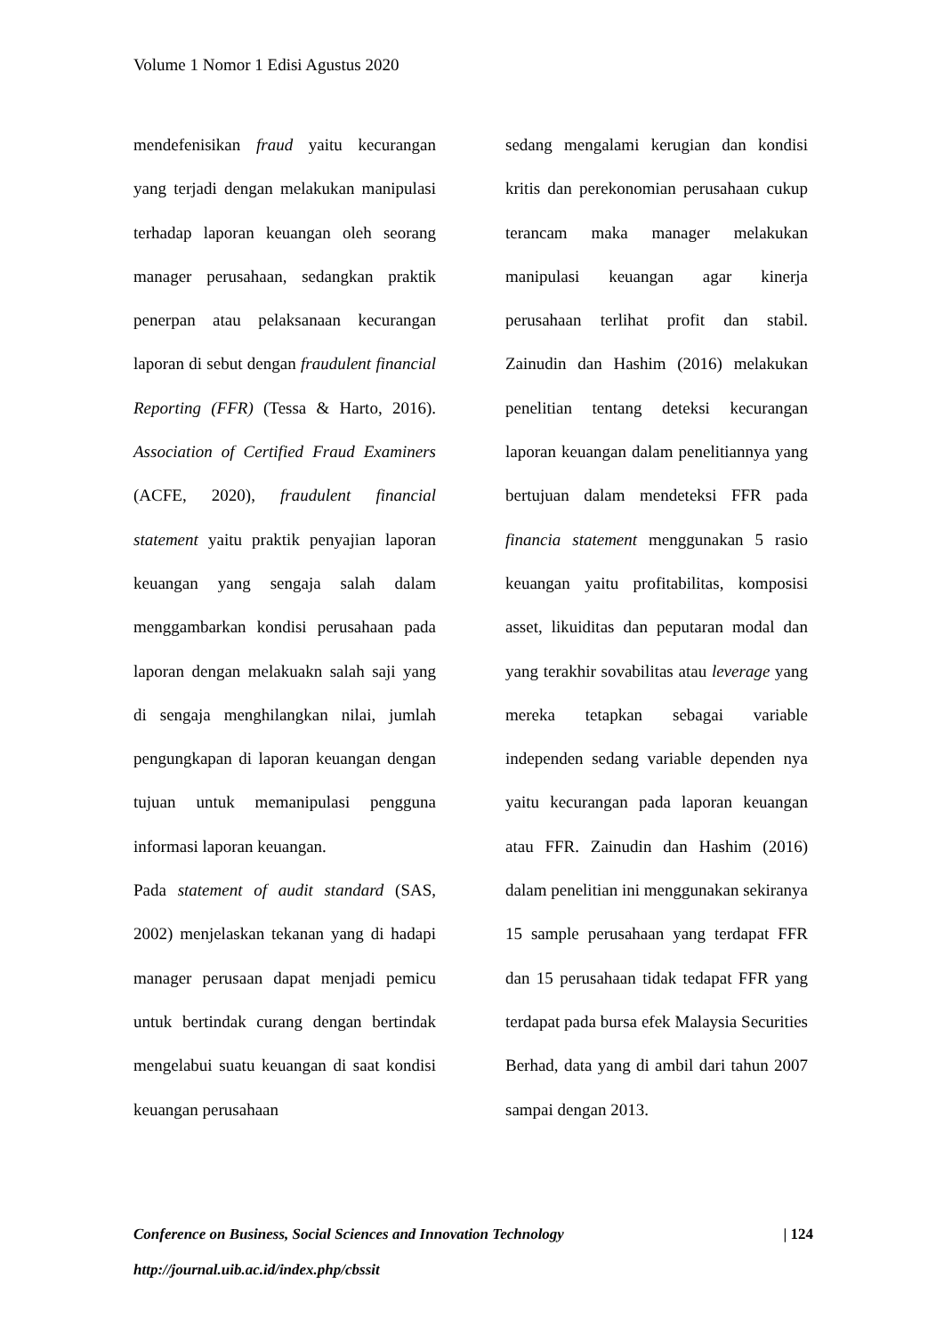Volume 1 Nomor 1 Edisi Agustus 2020
mendefenisikan fraud yaitu kecurangan yang terjadi dengan melakukan manipulasi terhadap laporan keuangan oleh seorang manager perusahaan, sedangkan praktik penerpan atau pelaksanaan kecurangan laporan di sebut dengan fraudulent financial Reporting (FFR) (Tessa & Harto, 2016). Association of Certified Fraud Examiners (ACFE, 2020), fraudulent financial statement yaitu praktik penyajian laporan keuangan yang sengaja salah dalam menggambarkan kondisi perusahaan pada laporan dengan melakuakn salah saji yang di sengaja menghilangkan nilai, jumlah pengungkapan di laporan keuangan dengan tujuan untuk memanipulasi pengguna informasi laporan keuangan.
Pada statement of audit standard (SAS, 2002) menjelaskan tekanan yang di hadapi manager perusaan dapat menjadi pemicu untuk bertindak curang dengan bertindak mengelabui suatu keuangan di saat kondisi keuangan perusahaan
sedang mengalami kerugian dan kondisi kritis dan perekonomian perusahaan cukup terancam maka manager melakukan manipulasi keuangan agar kinerja perusahaan terlihat profit dan stabil. Zainudin dan Hashim (2016) melakukan penelitian tentang deteksi kecurangan laporan keuangan dalam penelitiannya yang bertujuan dalam mendeteksi FFR pada financia statement menggunakan 5 rasio keuangan yaitu profitabilitas, komposisi asset, likuiditas dan peputaran modal dan yang terakhir sovabilitas atau leverage yang mereka tetapkan sebagai variable independen sedang variable dependen nya yaitu kecurangan pada laporan keuangan atau FFR. Zainudin dan Hashim (2016) dalam penelitian ini menggunakan sekiranya 15 sample perusahaan yang terdapat FFR dan 15 perusahaan tidak tedapat FFR yang terdapat pada bursa efek Malaysia Securities Berhad, data yang di ambil dari tahun 2007 sampai dengan 2013.
| 124 Conference on Business, Social Sciences and Innovation Technology
http://journal.uib.ac.id/index.php/cbssit